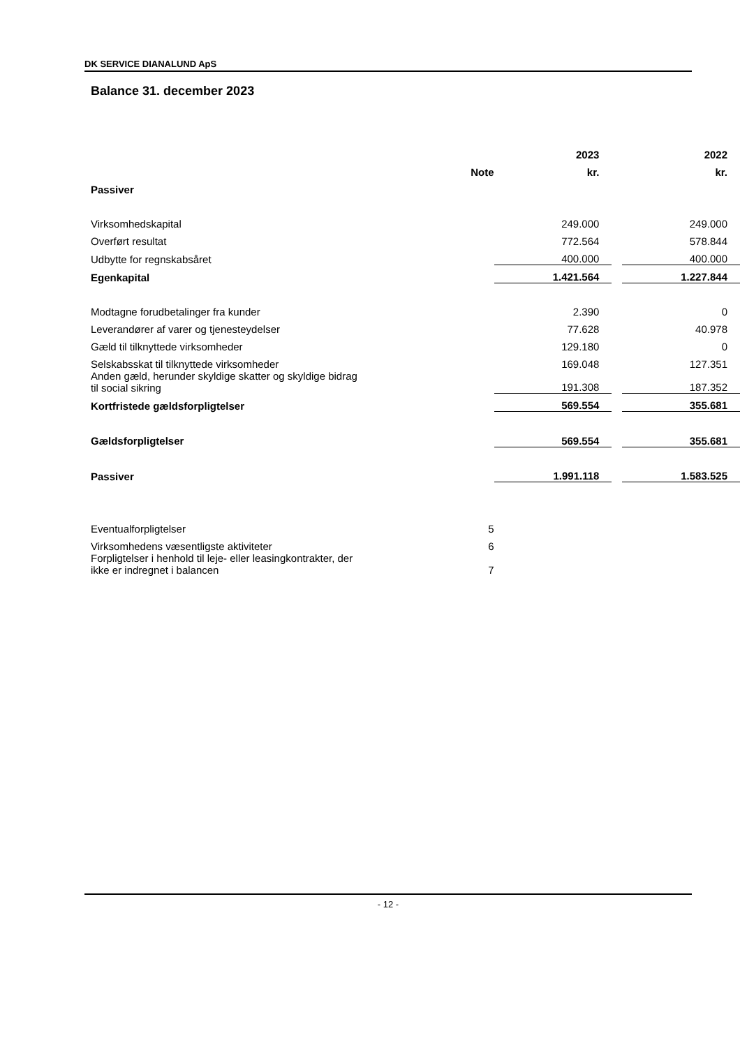DK SERVICE DIANALUND ApS
Balance 31. december 2023
| | | | 2023 | | 2022 |
| | | Note | kr. | | kr. |
| Passiver | | | | | |
| Virksomhedskapital | | | 249.000 | | 249.000 |
| Overført resultat | | | 772.564 | | 578.844 |
| Udbytte for regnskabsåret | | | 400.000 | | 400.000 |
| Egenkapital | | | 1.421.564 | | 1.227.844 |
| Modtagne forudbetalinger fra kunder | | | 2.390 | | 0 |
| Leverandører af varer og tjenesteydelser | | | 77.628 | | 40.978 |
| Gæld til tilknyttede virksomheder | | | 129.180 | | 0 |
| Selskabsskat til tilknyttede virksomheder | | | 169.048 | | 127.351 |
| Anden gæld, herunder skyldige skatter og skyldige bidrag til social sikring | | | 191.308 | | 187.352 |
| Kortfristede gældsforpligtelser | | | 569.554 | | 355.681 |
| Gældsforpligtelser | | | 569.554 | | 355.681 |
| Passiver | | | 1.991.118 | | 1.583.525 |
| Eventualforpligtelser | | 5 | | | |
| Virksomhedens væsentligste aktiviteter | | 6 | | | |
| Forpligtelser i henhold til leje- eller leasingkontrakter, der ikke er indregnet i balancen | | 7 | | | |
- 12 -